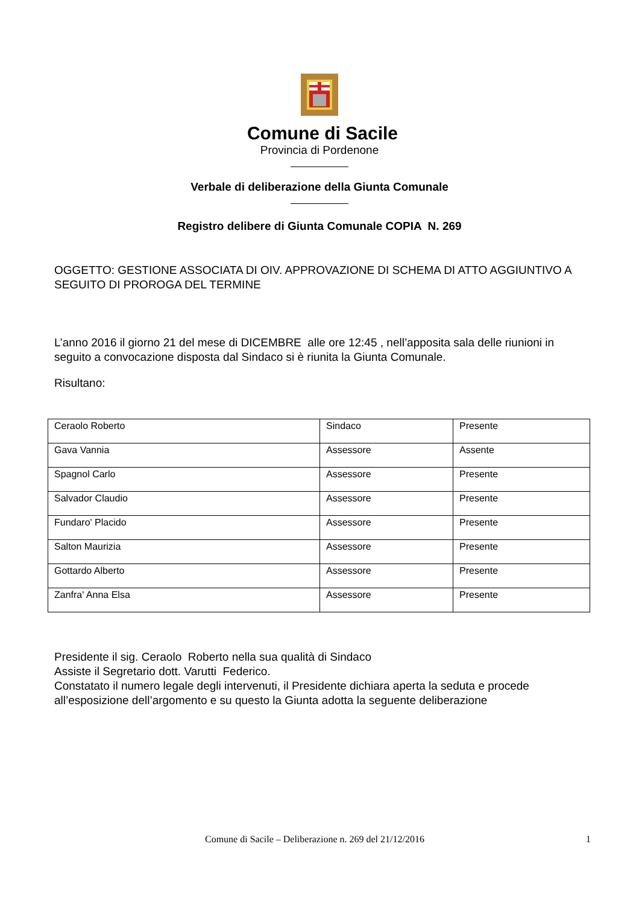Comune di Sacile
Provincia di Pordenone
Verbale di deliberazione della Giunta Comunale
Registro delibere di Giunta Comunale COPIA N. 269
OGGETTO: GESTIONE ASSOCIATA DI OIV. APPROVAZIONE DI SCHEMA DI ATTO AGGIUNTIVO A SEGUITO DI PROROGA DEL TERMINE
L’anno 2016 il giorno 21 del mese di DICEMBRE alle ore 12:45 , nell’apposita sala delle riunioni in seguito a convocazione disposta dal Sindaco si è riunita la Giunta Comunale.
Risultano:
| Ceraolo Roberto | Sindaco | Presente |
| Gava Vannia | Assessore | Assente |
| Spagnol Carlo | Assessore | Presente |
| Salvador Claudio | Assessore | Presente |
| Fundaro' Placido | Assessore | Presente |
| Salton Maurizia | Assessore | Presente |
| Gottardo Alberto | Assessore | Presente |
| Zanfra' Anna Elsa | Assessore | Presente |
Presidente il sig. Ceraolo Roberto nella sua qualità di Sindaco
Assiste il Segretario dott. Varutti Federico.
Constatato il numero legale degli intervenuti, il Presidente dichiara aperta la seduta e procede all’esposizione dell’argomento e su questo la Giunta adotta la seguente deliberazione
Comune di Sacile – Deliberazione n. 269 del 21/12/2016 1